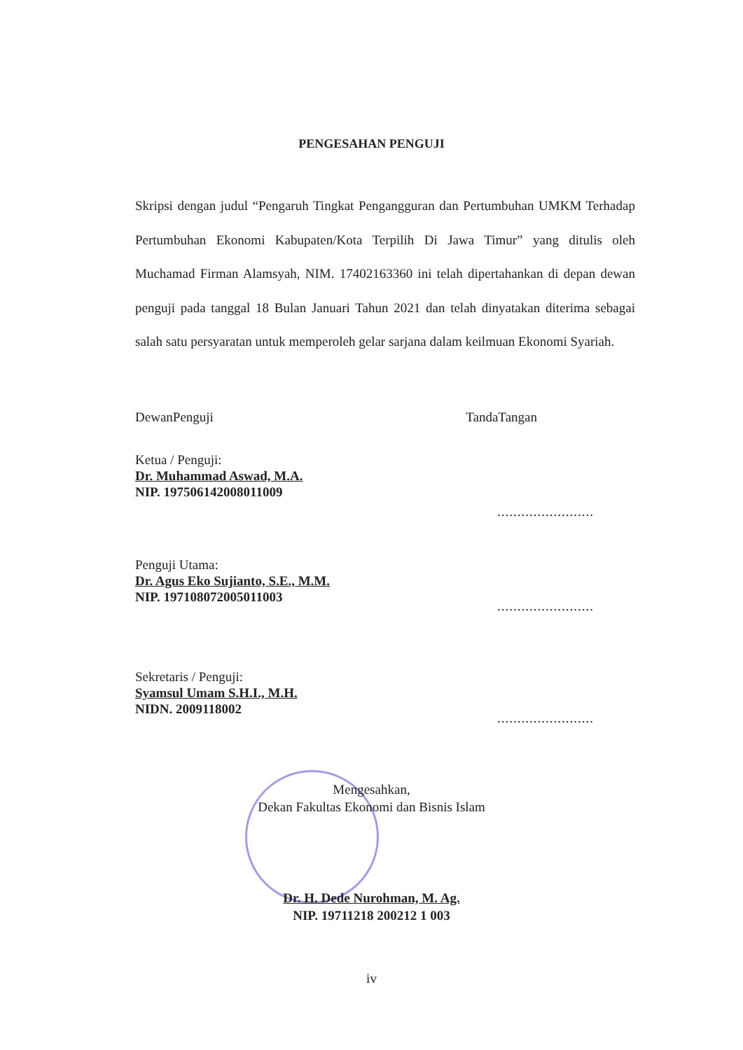PENGESAHAN PENGUJI
Skripsi dengan judul “Pengaruh Tingkat Pengangguran dan Pertumbuhan UMKM Terhadap Pertumbuhan Ekonomi Kabupaten/Kota Terpilih Di Jawa Timur” yang ditulis oleh Muchamad Firman Alamsyah, NIM. 17402163360 ini telah dipertahankan di depan dewan penguji pada tanggal 18 Bulan Januari Tahun 2021 dan telah dinyatakan diterima sebagai salah satu persyaratan untuk memperoleh gelar sarjana dalam keilmuan Ekonomi Syariah.
DewanPenguji TandaTangan
Ketua / Penguji:
Dr. Muhammad Aswad, M.A.
NIP. 197506142008011009
........................
Penguji Utama:
Dr. Agus Eko Sujianto, S.E., M.M.
NIP. 197108072005011003
........................
Sekretaris / Penguji:
Syamsul Umam S.H.I., M.H.
NIDN. 2009118002
........................
Mengesahkan,
Dekan Fakultas Ekonomi dan Bisnis Islam
Dr. H. Dede Nurohman, M. Ag.
NIP. 19711218 200212 1 003
iv